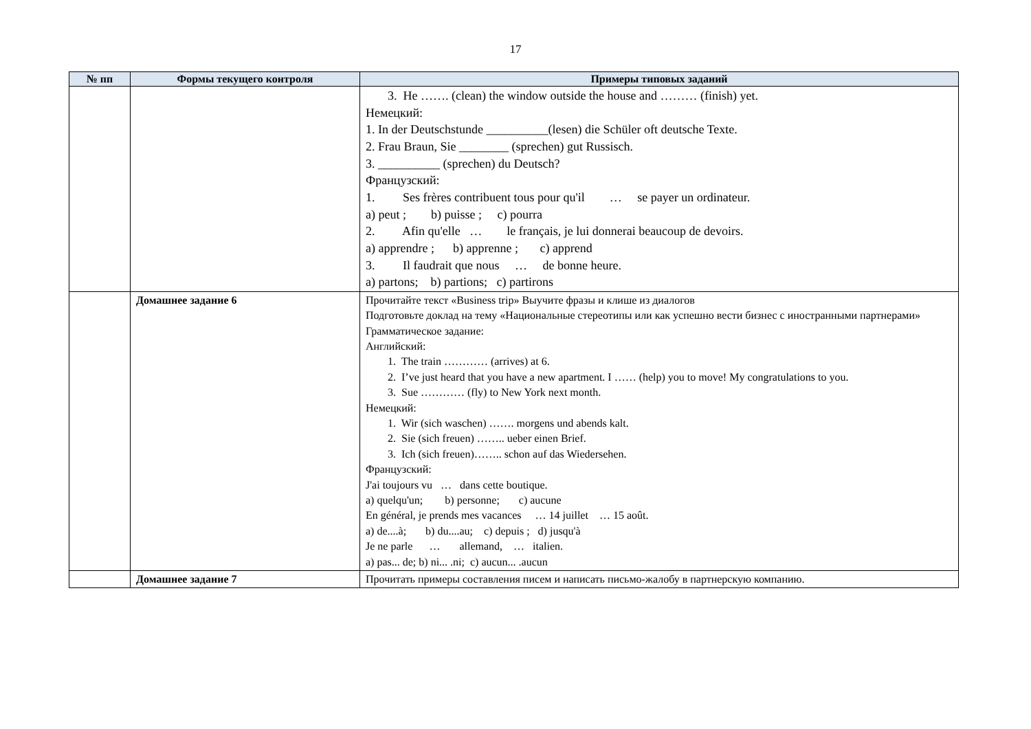17
| № пп | Формы текущего контроля | Примеры типовых заданий |
| --- | --- | --- |
| | | 3. He ……. (clean) the window outside the house and ……… (finish) yet. Немецкий: 1. In der Deutschstunde __________(lesen) die Schüler oft deutsche Texte. 2. Frau Braun, Sie ________ (sprechen) gut Russisch. 3. __________ (sprechen) du Deutsch? Французский: 1. Ses frères contribuent tous pour qu'il … se payer un ordinateur. a) peut ; b) puisse ; c) pourra 2. Afin qu'elle … le français, je lui donnerai beaucoup de devoirs. a) apprendre ; b) apprenne ; c) apprend 3. Il faudrait que nous … de bonne heure. a) partons; b) partions; c) partirons |
| | Домашнее задание 6 | Прочитайте текст «Business trip» Выучите фразы и клише из диалогов Подготовьте доклад на тему «Национальные стереотипы или как успешно вести бизнес с иностранными партнерами» Грамматическое задание: Английский: 1. The train ………… (arrives) at 6. 2. I’ve just heard that you have a new apartment. I …… (help) you to move! My congratulations to you. 3. Sue ………… (fly) to New York next month. Немецкий: 1. Wir (sich waschen) ……. morgens und abends kalt. 2. Sie (sich freuen) …….. ueber einen Brief. 3. Ich (sich freuen)…….. schon auf das Wiedersehen. Французский: J'ai toujours vu … dans cette boutique. a) quelqu'un; b) personne; c) aucune En général, je prends mes vacances … 14 juillet … 15 août. a) de....à; b) du....au; c) depuis ; d) jusqu'à Je ne parle … allemand, … italien. a) pas... de; b) ni... .ni; c) aucun... .aucun |
| | Домашнее задание 7 | Прочитать примеры составления писем и написать письмо-жалобу в партнерскую компанию. |